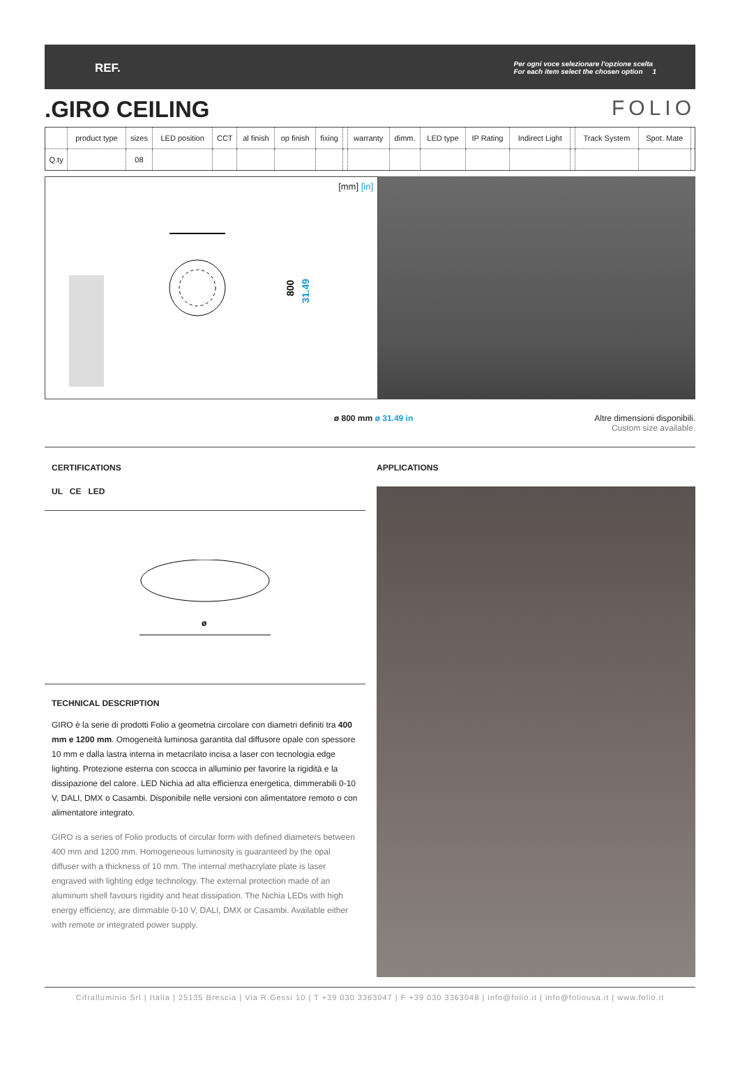REF.
Per ogni voce selezionare l'opzione scelta
For each item select the chosen option 1
.GIRO CEILING FOLIO
| | product type | sizes | LED position | CCT | al finish | op finish | fixing | | warranty | dimm. | LED type | IP Rating | Indirect Light | | Track System | Spot. Mate | |
| Q.ty | | 08 | | | | | | | | | | | | | | | |
[mm] [in]
800
31.49
ø 800 mm ø 31.49 in Altre dimensioni disponibili.
Custom size available.
CERTIFICATIONS
UL CE LED
ø
TECHNICAL DESCRIPTION
GIRO è la serie di prodotti Folio a geometria circolare con diametri definiti tra 400 mm e 1200 mm. Omogeneità luminosa garantita dal diffusore opale con spessore 10 mm e dalla lastra interna in metacrilato incisa a laser con tecnologia edge lighting. Protezione esterna con scocca in alluminio per favorire la rigidità e la dissipazione del calore. LED Nichia ad alta efficienza energetica, dimmerabili 0-10 V, DALI, DMX o Casambi. Disponibile nelle versioni con alimentatore remoto o con alimentatore integrato.
GIRO is a series of Folio products of circular form with defined diameters between 400 mm and 1200 mm. Homogeneous luminosity is guaranteed by the opal diffuser with a thickness of 10 mm. The internal methacrylate plate is laser engraved with lighting edge technology. The external protection made of an aluminum shell favours rigidity and heat dissipation. The Nichia LEDs with high energy efficiency, are dimmable 0-10 V, DALI, DMX or Casambi. Available either with remote or integrated power supply.
APPLICATIONS
Cifralluminio Srl | Italia | 25135 Brescia | Via R.Gessi 10 | T +39 030 3363047 | F +39 030 3363048 | info@folio.it | info@foliousa.it | www.folio.it